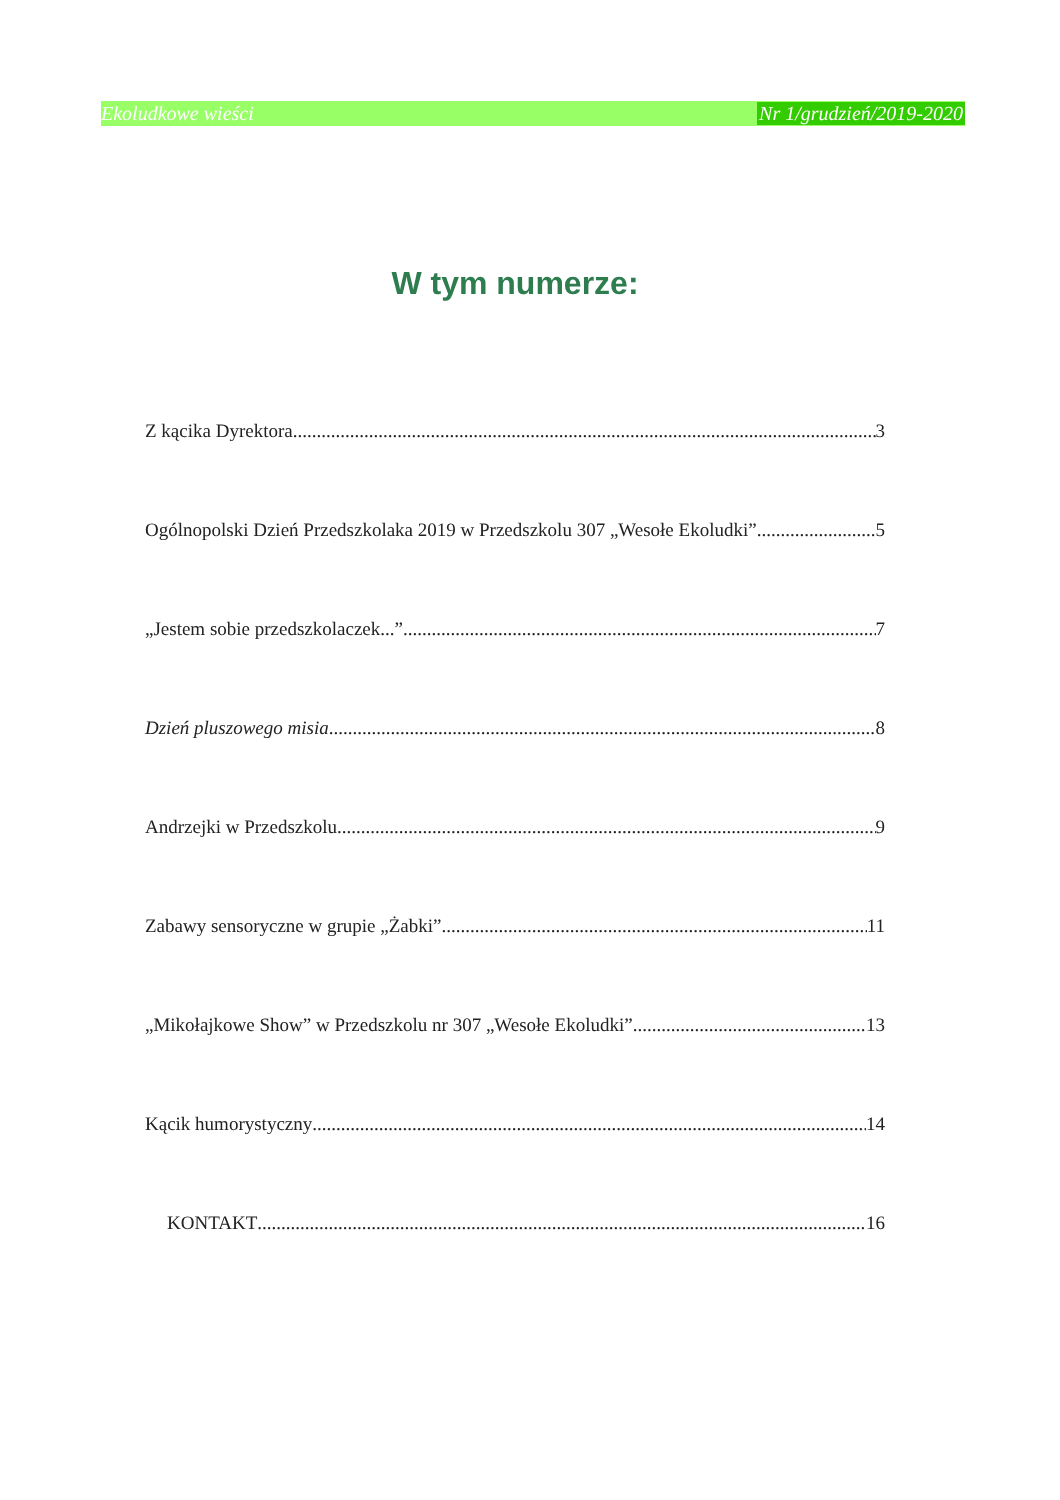Ekoludkowe wieści Nr 1/grudzień/2019-2020
W tym numerze:
Z kącika Dyrektora 3
Ogólnopolski Dzień Przedszkolaka 2019 w Przedszkolu 307 „Wesołe Ekoludki” 5
„Jestem sobie przedszkolaczek...” 7
Dzień pluszowego misia 8
Andrzejki w Przedszkolu 9
Zabawy sensoryczne w grupie „Żabki” 11
„Mikołajkowe Show” w Przedszkolu nr 307 „Wesołe Ekoludki” 13
Kącik humorystyczny 14
KONTAKT 16